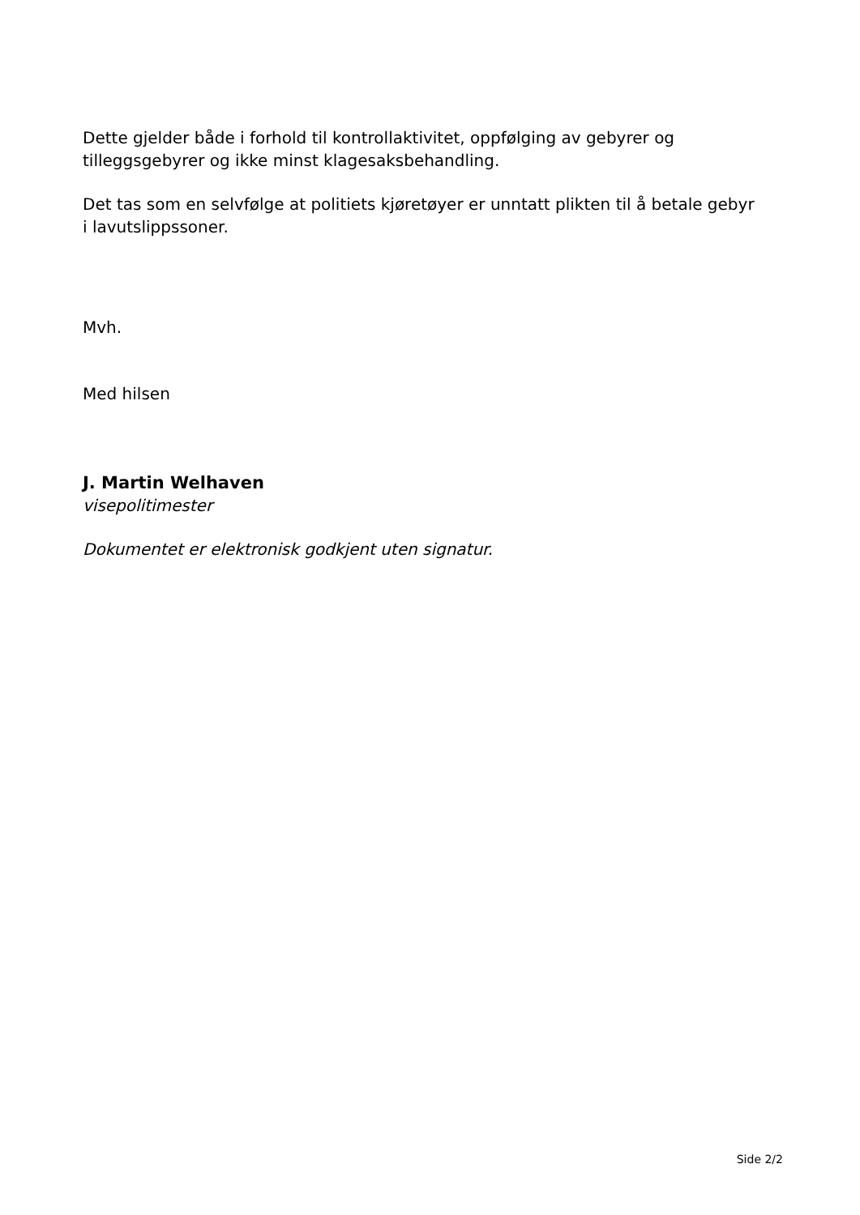Dette gjelder både i forhold til kontrollaktivitet, oppfølging av gebyrer og tilleggsgebyrer og ikke minst klagesaksbehandling.
Det tas som en selvfølge at politiets kjøretøyer er unntatt plikten til å betale gebyr i lavutslippssoner.
Mvh.
Med hilsen
J. Martin Welhaven
visepolitimester
Dokumentet er elektronisk godkjent uten signatur.
Side 2/2